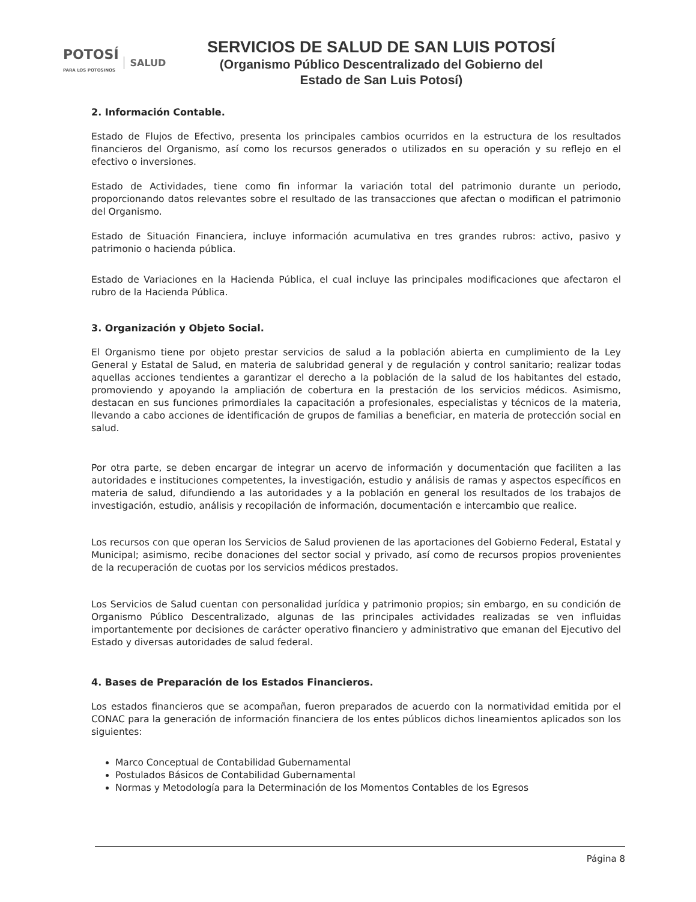POTOSÍ
PARA LOS POTOSINOS SALUD
SERVICIOS DE SALUD DE SAN LUIS POTOSÍ
(Organismo Público Descentralizado del Gobierno del
Estado de San Luis Potosí)
2. Información Contable.
Estado de Flujos de Efectivo, presenta los principales cambios ocurridos en la estructura de los resultados financieros del Organismo, así como los recursos generados o utilizados en su operación y su reflejo en el efectivo o inversiones.
Estado de Actividades, tiene como fin informar la variación total del patrimonio durante un periodo, proporcionando datos relevantes sobre el resultado de las transacciones que afectan o modifican el patrimonio del Organismo.
Estado de Situación Financiera, incluye información acumulativa en tres grandes rubros: activo, pasivo y patrimonio o hacienda pública.
Estado de Variaciones en la Hacienda Pública, el cual incluye las principales modificaciones que afectaron el rubro de la Hacienda Pública.
3. Organización y Objeto Social.
El Organismo tiene por objeto prestar servicios de salud a la población abierta en cumplimiento de la Ley General y Estatal de Salud, en materia de salubridad general y de regulación y control sanitario; realizar todas aquellas acciones tendientes a garantizar el derecho a la población de la salud de los habitantes del estado, promoviendo y apoyando la ampliación de cobertura en la prestación de los servicios médicos. Asimismo, destacan en sus funciones primordiales la capacitación a profesionales, especialistas y técnicos de la materia, llevando a cabo acciones de identificación de grupos de familias a beneficiar, en materia de protección social en salud.
Por otra parte, se deben encargar de integrar un acervo de información y documentación que faciliten a las autoridades e instituciones competentes, la investigación, estudio y análisis de ramas y aspectos específicos en materia de salud, difundiendo a las autoridades y a la población en general los resultados de los trabajos de investigación, estudio, análisis y recopilación de información, documentación e intercambio que realice.
Los recursos con que operan los Servicios de Salud provienen de las aportaciones del Gobierno Federal, Estatal y Municipal; asimismo, recibe donaciones del sector social y privado, así como de recursos propios provenientes de la recuperación de cuotas por los servicios médicos prestados.
Los Servicios de Salud cuentan con personalidad jurídica y patrimonio propios; sin embargo, en su condición de Organismo Público Descentralizado, algunas de las principales actividades realizadas se ven influidas importantemente por decisiones de carácter operativo financiero y administrativo que emanan del Ejecutivo del Estado y diversas autoridades de salud federal.
4. Bases de Preparación de los Estados Financieros.
Los estados financieros que se acompañan, fueron preparados de acuerdo con la normatividad emitida por el CONAC para la generación de información financiera de los entes públicos dichos lineamientos aplicados son los siguientes:
Marco Conceptual de Contabilidad Gubernamental
Postulados Básicos de Contabilidad Gubernamental
Normas y Metodología para la Determinación de los Momentos Contables de los Egresos
Página 8